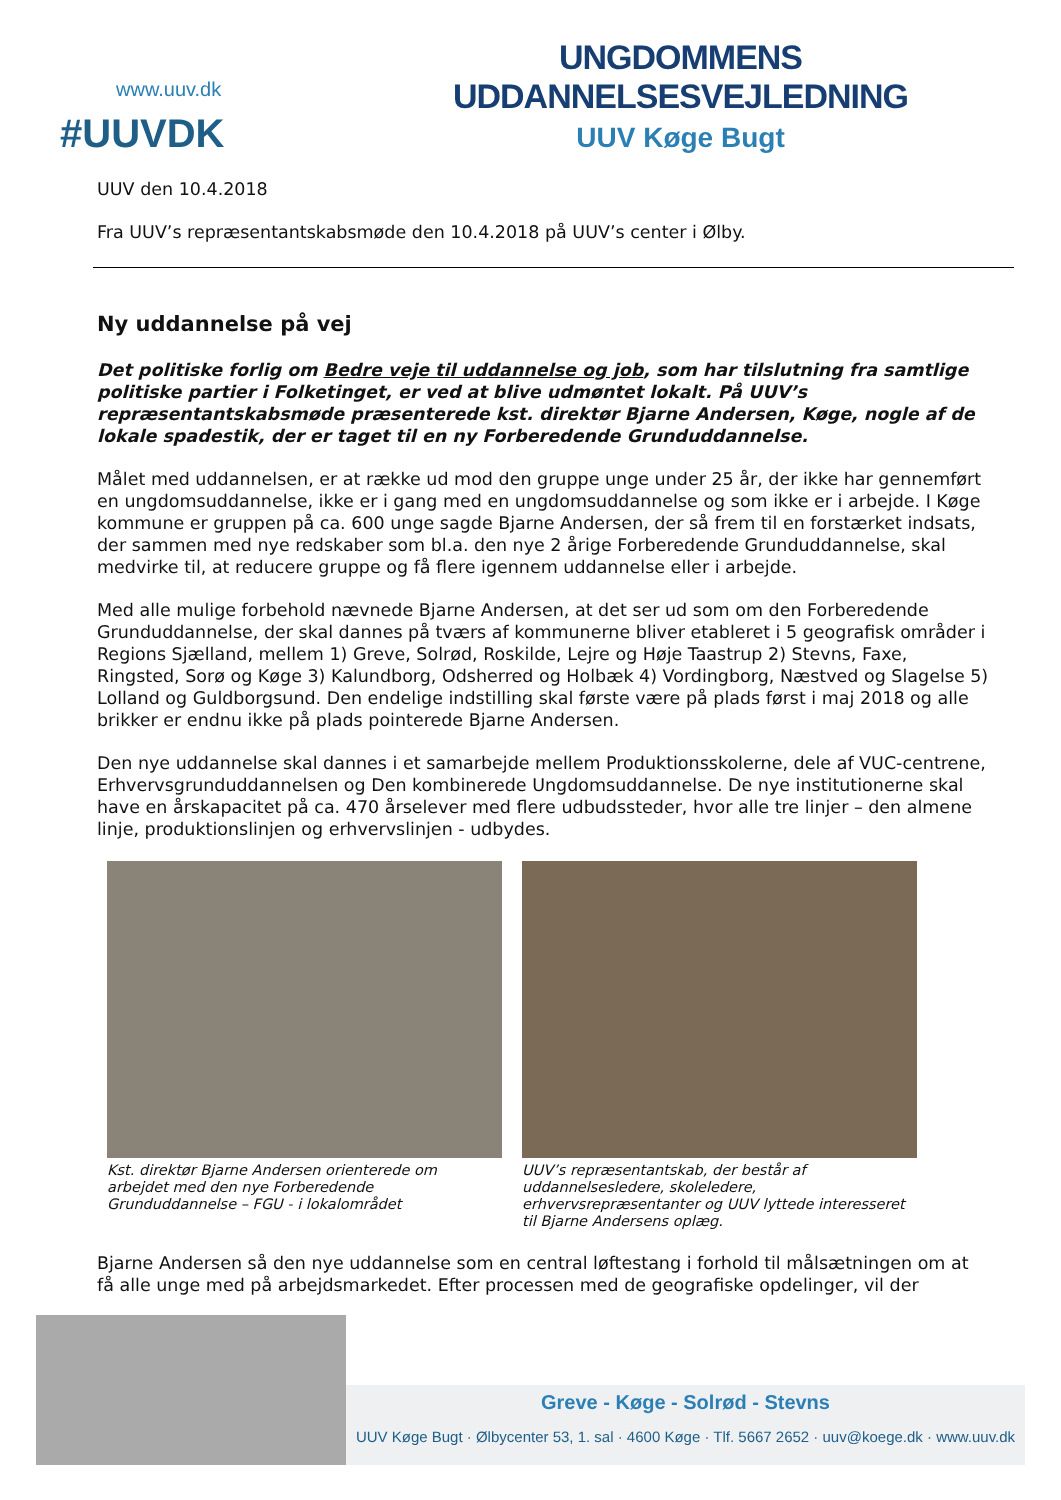www.uuv.dk
#UUVDK
UNGDOMMENS UDDANNELSESVEJLEDNING
UUV Køge Bugt
UUV den 10.4.2018
Fra UUV’s repræsentantskabsmøde den 10.4.2018 på UUV’s center i Ølby.
Ny uddannelse på vej
Det politiske forlig om Bedre veje til uddannelse og job, som har tilslutning fra samtlige politiske partier i Folketinget, er ved at blive udmøntet lokalt. På UUV’s repræsentantskabsmøde præsenterede kst. direktør Bjarne Andersen, Køge, nogle af de lokale spadestik, der er taget til en ny Forberedende Grunduddannelse.
Målet med uddannelsen, er at række ud mod den gruppe unge under 25 år, der ikke har gennemført en ungdomsuddannelse, ikke er i gang med en ungdomsuddannelse og som ikke er i arbejde. I Køge kommune er gruppen på ca. 600 unge sagde Bjarne Andersen, der så frem til en forstærket indsats, der sammen med nye redskaber som bl.a. den nye 2 årige Forberedende Grunduddannelse, skal medvirke til, at reducere gruppe og få flere igennem uddannelse eller i arbejde.
Med alle mulige forbehold nævnede Bjarne Andersen, at det ser ud som om den Forberedende Grunduddannelse, der skal dannes på tværs af kommunerne bliver etableret i 5 geografisk områder i Regions Sjælland, mellem 1) Greve, Solrød, Roskilde, Lejre og Høje Taastrup 2) Stevns, Faxe, Ringsted, Sorø og Køge 3) Kalundborg, Odsherred og Holbæk 4) Vordingborg, Næstved og Slagelse 5) Lolland og Guldborgsund. Den endelige indstilling skal første være på plads først i maj 2018 og alle brikker er endnu ikke på plads pointerede Bjarne Andersen.
Den nye uddannelse skal dannes i et samarbejde mellem Produktionsskolerne, dele af VUC-centrene, Erhvervsgrunduddannelsen og Den kombinerede Ungdomsuddannelse. De nye institutionerne skal have en årskapacitet på ca. 470 årselever med flere udbudssteder, hvor alle tre linjer – den almene linje, produktionslinjen og erhvervslinjen - udbydes.
Kst. direktør Bjarne Andersen orienterede om arbejdet med den nye Forberedende Grunduddannelse – FGU - i lokalområdet
UUV’s repræsentantskab, der består af uddannelsesledere, skoleledere, erhvervsrepræsentanter og UUV lyttede interesseret til Bjarne Andersens oplæg.
Bjarne Andersen så den nye uddannelse som en central løftestang i forhold til målsætningen om at få alle unge med på arbejdsmarkedet. Efter processen med de geografiske opdelinger, vil der
Greve - Køge - Solrød - Stevns
UUV Køge Bugt · Ølbycenter 53, 1. sal · 4600 Køge · Tlf. 5667 2652 · uuv@koege.dk · www.uuv.dk